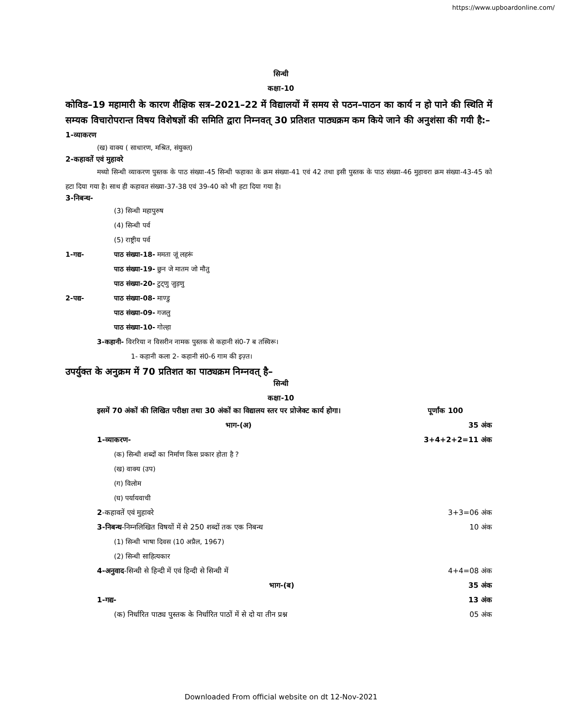https://www.upboardonline.com/
सिन्धी
कक्षा-10
कोविड–19 महामारी के कारण शैक्षिक सत्र–2021–22 में विद्यालयों में समय से पठन–पाठन का कार्य न हो पाने की स्थिति में सम्यक विचारोपरान्त विषय विशेषज्ञों की समिति द्वारा निम्नवत् 30 प्रतिशत पाठ्यक्रम कम किये जाने की अनुशंसा की गयी है:–
1-व्याकरण
(ख) वाक्य ( साधारण, मश्रित, संयुक्त)
2-कहावतें एवं मुहावरे
मथ्यो सिन्धी व्याकरण पुस्तक के पाठ संख्या-45 सिन्धी फहाका के क्रम संख्या-41 एवं 42 तथा इसी पुस्तक के पाठ संख्या-46 मुहावरा क्रम संख्या-43-45 को हटा दिया गया है। साथ ही कहावत संख्या-37-38 एवं 39-40 को भी हटा दिया गया है।
3-निबन्ध-
(3) सिन्धी महापुरुष
(4) सिन्धी पर्व
(5) राष्ट्रीय पर्व
1-गद्य- पाठ संख्या-18- ममता जूं लहरूं
पाठ संख्या-19- छुन जे मातम जो मौतु
पाठ संख्या-20- टुट्णु जुड़णु
2-पद्य- पाठ संख्या-08- माण्डु
पाठ संख्या-09- गजलु
पाठ संख्या-10- गोल्हा
3-कहानी- विररिया न विसरीन नामक पुस्तक से कहानी सं0-7 ब तस्विरू।
1- कहानी कला 2- कहानी सं0-6 गाम की इज़्त।
उपर्युक्त के अनुक्रम में 70 प्रतिशत का पाठ्यक्रम निम्नवत् है–
सिन्धी
कक्षा-10
इसमें 70 अंकों की लिखित परीक्षा तथा 30 अंकों का विद्यालय स्तर पर प्रोजेक्ट कार्य होगा। पूर्णांक 100
भाग-(अ) 35 अंक
1-व्याकरण- 3+4+2+2=11 अंक
(क) सिन्धी शब्दों का निर्माण किस प्रकार होता है ?
(ख) वाक्य (उप)
(ग) विलोम
(घ) पर्यायवाची
2-कहावतें एवं मुहावरे 3+3=06 अंक
3-निबन्ध-निम्नलिखित विषयों में से 250 शब्दों तक एक निबन्ध 10 अंक
(1) सिन्धी भाषा दिवस (10 अप्रैल, 1967)
(2) सिन्धी साहित्यकार
4-अनुवाद-सिन्धी से हिन्दी में एवं हिन्दी से सिन्धी में 4+4=08 अंक
भाग-(ब) 35 अंक
1-गद्य- 13 अंक
(क) निर्धारित पाठ्य पुस्तक के निर्धारित पाठों में से दो या तीन प्रश्न 05 अंक
Downloaded From official website on dt 12-Nov-2021